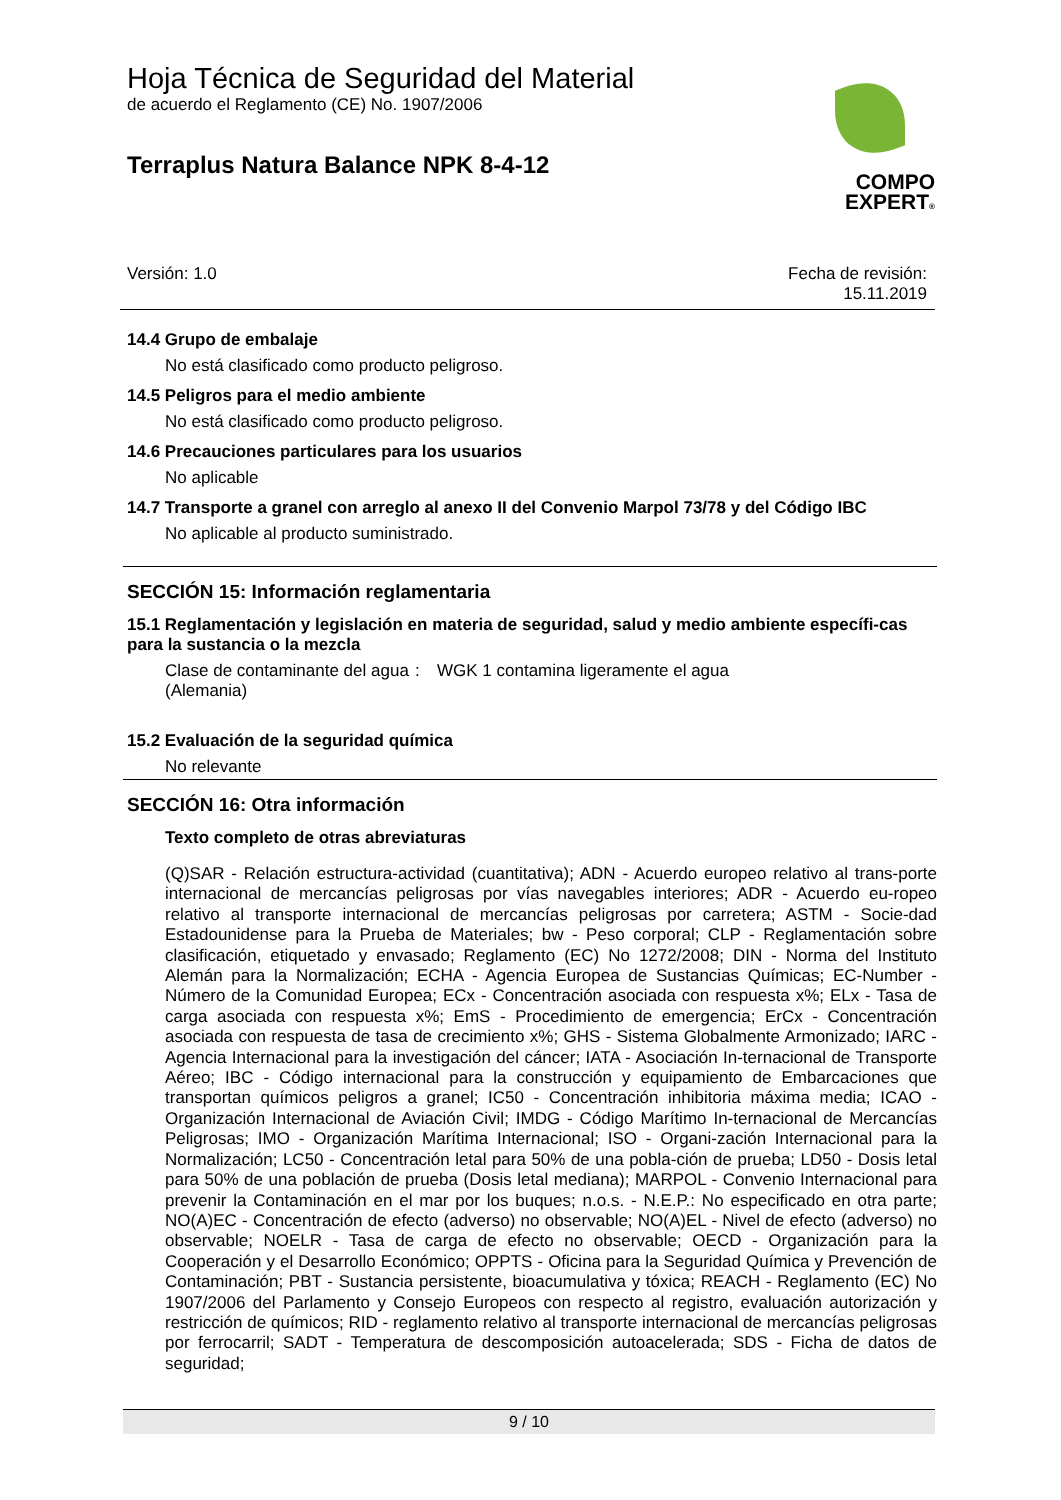Hoja Técnica de Seguridad del Material
de acuerdo el Reglamento (CE) No. 1907/2006
Terraplus Natura Balance NPK 8-4-12
COMPO
EXPERT®
Versión: 1.0 Fecha de revisión:
15.11.2019
14.4 Grupo de embalaje
No está clasificado como producto peligroso.
14.5 Peligros para el medio ambiente
No está clasificado como producto peligroso.
14.6 Precauciones particulares para los usuarios
No aplicable
14.7 Transporte a granel con arreglo al anexo II del Convenio Marpol 73/78 y del Código IBC
No aplicable al producto suministrado.
SECCIÓN 15: Información reglamentaria
15.1 Reglamentación y legislación en materia de seguridad, salud y medio ambiente específi-cas para la sustancia o la mezcla
Clase de contaminante del agua (Alemania)
: WGK 1 contamina ligeramente el agua
15.2 Evaluación de la seguridad química
No relevante
SECCIÓN 16: Otra información
Texto completo de otras abreviaturas
(Q)SAR - Relación estructura-actividad (cuantitativa); ADN - Acuerdo europeo relativo al trans-porte internacional de mercancías peligrosas por vías navegables interiores; ADR - Acuerdo eu-ropeo relativo al transporte internacional de mercancías peligrosas por carretera; ASTM - Socie-dad Estadounidense para la Prueba de Materiales; bw - Peso corporal; CLP - Reglamentación sobre clasificación, etiquetado y envasado; Reglamento (EC) No 1272/2008; DIN - Norma del Instituto Alemán para la Normalización; ECHA - Agencia Europea de Sustancias Químicas; EC-Number - Número de la Comunidad Europea; ECx - Concentración asociada con respuesta x%; ELx - Tasa de carga asociada con respuesta x%; EmS - Procedimiento de emergencia; ErCx - Concentración asociada con respuesta de tasa de crecimiento x%; GHS - Sistema Globalmente Armonizado; IARC - Agencia Internacional para la investigación del cáncer; IATA - Asociación In-ternacional de Transporte Aéreo; IBC - Código internacional para la construcción y equipamiento de Embarcaciones que transportan químicos peligros a granel; IC50 - Concentración inhibitoria máxima media; ICAO - Organización Internacional de Aviación Civil; IMDG - Código Marítimo In-ternacional de Mercancías Peligrosas; IMO - Organización Marítima Internacional; ISO - Organi-zación Internacional para la Normalización; LC50 - Concentración letal para 50% de una pobla-ción de prueba; LD50 - Dosis letal para 50% de una población de prueba (Dosis letal mediana); MARPOL - Convenio Internacional para prevenir la Contaminación en el mar por los buques; n.o.s. - N.E.P.: No especificado en otra parte; NO(A)EC - Concentración de efecto (adverso) no observable; NO(A)EL - Nivel de efecto (adverso) no observable; NOELR - Tasa de carga de efecto no observable; OECD - Organización para la Cooperación y el Desarrollo Económico; OPPTS - Oficina para la Seguridad Química y Prevención de Contaminación; PBT - Sustancia persistente, bioacumulativa y tóxica; REACH - Reglamento (EC) No 1907/2006 del Parlamento y Consejo Europeos con respecto al registro, evaluación autorización y restricción de químicos; RID - reglamento relativo al transporte internacional de mercancías peligrosas por ferrocarril; SADT - Temperatura de descomposición autoacelerada; SDS - Ficha de datos de seguridad;
9 / 10